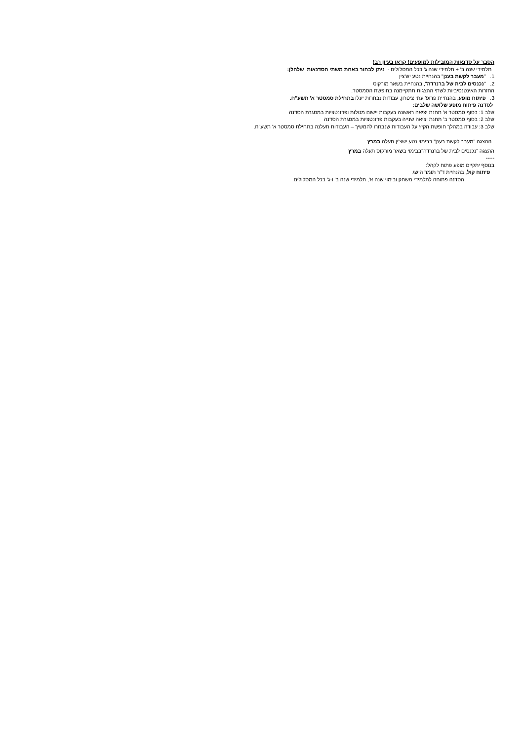הסבר על סדנאות המובילות למופעים! קראו בעיון רב!
תלמידי שנה ב' + תלמידי שנה ג' בכל המסלולים - ניתן לבחור באחת משתי הסדנאות שלהלן:
1. "מעבר לקשת בענן" בהנחיית נטע יש'צין
2. "נכנסים לבית של ברנרדה", בהנחיית בשאר מורקוס
החזרות האינטנסיביות לשתי ההצגות תתקיימנה בחופשת הסמסטר.
3. פיתוח מופע, בהנחיית פרופ' עתי ציטרון, עבודות נבחרות יעלו בתחילת סמסטר א' תשע"ח.
לסדנה פיתוח מופע שלושה שלבים:
שלב 1: בסוף סמסטר א' תחנת יציאה ראשונה בעקבות יישום מטלות ופרזנטציות במסגרת הסדנה
שלב 2: בסוף סמסטר ב' תחנת יציאה שנייה בעקבות פרזנטציות במסגרת הסדנה
שלב 3: עבודה במהלך חופשת הקיץ על העבודות שנבחרו להמשיך – העבודות תעלנה בתחילת סמסטר א' תשע"ח.
ההצגה "מעבר לקשת בענן" בבימוי נטע ישצ'ין תעלה במרץ
ההצגה "נכנסים לבית של ברנרדה"בבימוי בשאר מורקוס תעלה במרץ
-----
בנוסף יתקיים מופע פתוח לקהל:
פיתוח קול, בהנחיית ד"ר תומר הישג
הסדנה פתוחה לתלמידי משחק ובימוי שנה א', תלמידי שנה ב' ו-ג' בכל המסלולים.